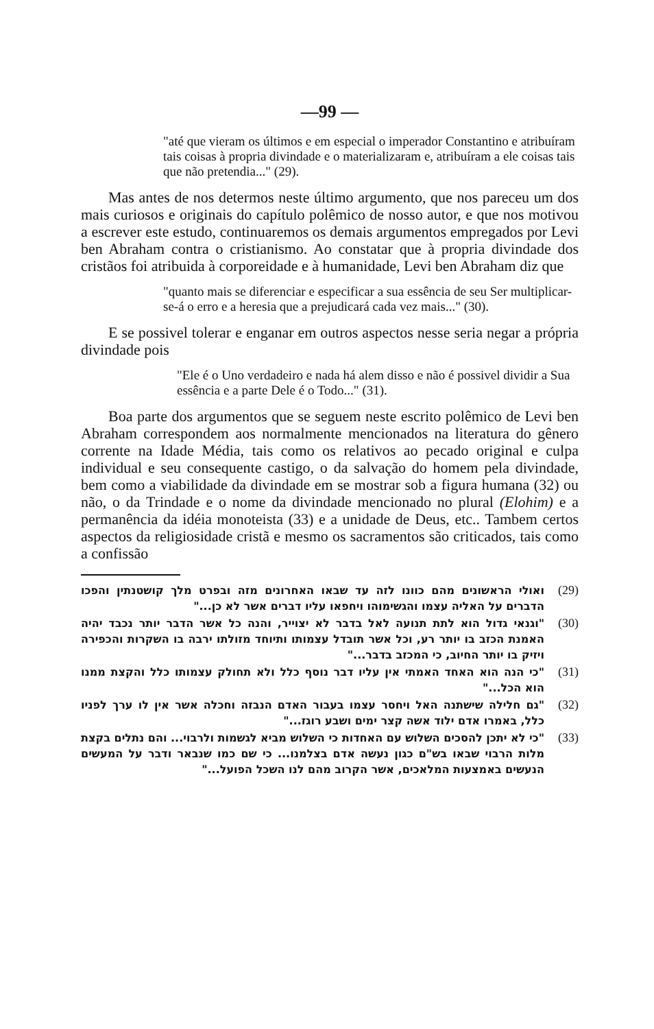—99 —
"até que vieram os últimos e em especial o imperador Constantino e atribuíram tais coisas à propria divindade e o materializaram e, atribuíram a ele coisas tais que não pretendia..." (29).
Mas antes de nos determos neste último argumento, que nos pareceu um dos mais curiosos e originais do capítulo polêmico de nosso autor, e que nos motivou a escrever este estudo, continuaremos os demais argumentos empregados por Levi ben Abraham contra o cristianismo. Ao constatar que à propria divindade dos cristãos foi atribuida à corporeidade e à humanidade, Levi ben Abraham diz que
"quanto mais se diferenciar e especificar a sua essência de seu Ser multiplicar-se-á o erro e a heresia que a prejudicará cada vez mais..." (30).
E se possivel tolerar e enganar em outros aspectos nesse seria negar a própria divindade pois
"Ele é o Uno verdadeiro e nada há alem disso e não é possivel dividir a Sua essência e a parte Dele é o Todo..." (31).
Boa parte dos argumentos que se seguem neste escrito polêmico de Levi ben Abraham correspondem aos normalmente mencionados na literatura do gênero corrente na Idade Média, tais como os relativos ao pecado original e culpa individual e seu consequente castigo, o da salvação do homem pela divindade, bem como a viabilidade da divindade em se mostrar sob a figura humana (32) ou não, o da Trindade e o nome da divindade mencionado no plural (Elohim) e a permanência da idéia monoteista (33) e a unidade de Deus, etc.. Tambem certos aspectos da religiosidade cristã e mesmo os sacramentos são criticados, tais como a confissão
(29) ואולי הראשונים מהם כוונו לזה עד שבאו האחרונים מזה ובפרט מלך קושטנתין והפכו הדברים על האליה עצמו והגשימוהו ויחפאו עליו דברים אשר לא כן..."
(30) "וגנאי גדול הוא לתת תנועה לאל בדבר לא יצוייר, והנה כל אשר הדבר יותר נכבד יהיה האמנת הכזב בו יותר רע, וכל אשר תובדל עצמותו ותיוחד מזולתו ירבה בו השקרות והכפירה ויזיק בו יותר החיוב, כי המכזב בדבר..."
(31) "כי הנה הוא האחד האמתי אין עליו דבר נוסף כלל ולא תחולק עצמותו כלל והקצת ממנו הוא הכל..."
(32) "גם חלילה שישתנה האל ויחסר עצמו בעבור האדם הנבזה וחכלה אשר אין לו ערך לפניו כלל, באמרו אדם ילוד אשה קצר ימים ושבע רוגז..."
(33) "כי לא יתכן להסכים השלוש עם האחדות כי השלוש מביא לגשמות ולרבוי... והם נתלים בקצת מלות הרבוי שבאו בש"ם כגון נעשה אדם בצלמנו... כי שם כמו שנבאר ודבר על המעשים הנעשים באמצעות המלאכים, אשר הקרוב מהם לנו השכל הפועל..."